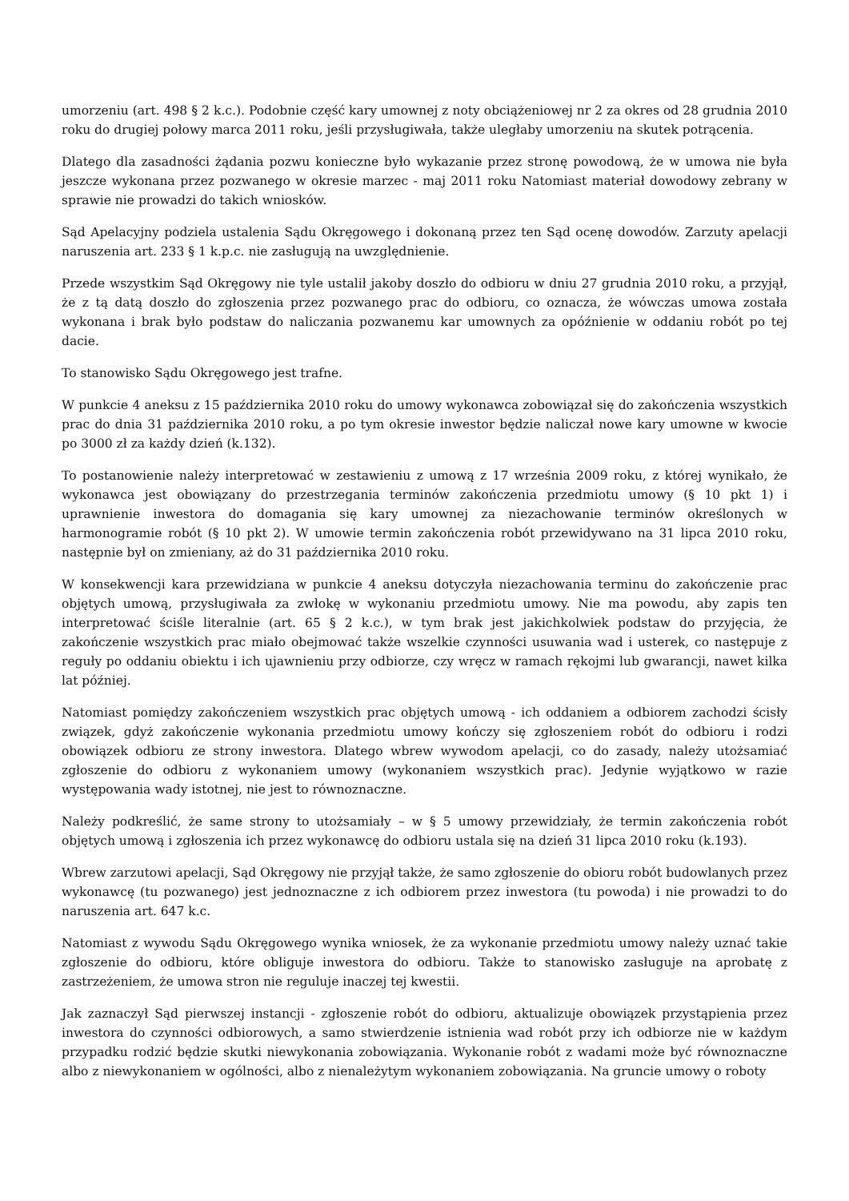umorzeniu (art. 498 § 2 k.c.). Podobnie część kary umownej z noty obciążeniowej nr 2 za okres od 28 grudnia 2010 roku do drugiej połowy marca 2011 roku, jeśli przysługiwała, także uległaby umorzeniu na skutek potrącenia.
Dlatego dla zasadności żądania pozwu konieczne było wykazanie przez stronę powodową, że w umowa nie była jeszcze wykonana przez pozwanego w okresie marzec - maj 2011 roku Natomiast materiał dowodowy zebrany w sprawie nie prowadzi do takich wniosków.
Sąd Apelacyjny podziela ustalenia Sądu Okręgowego i dokonaną przez ten Sąd ocenę dowodów. Zarzuty apelacji naruszenia art. 233 § 1 k.p.c. nie zasługują na uwzględnienie.
Przede wszystkim Sąd Okręgowy nie tyle ustalił jakoby doszło do odbioru w dniu 27 grudnia 2010 roku, a przyjął, że z tą datą doszło do zgłoszenia przez pozwanego prac do odbioru, co oznacza, że wówczas umowa została wykonana i brak było podstaw do naliczania pozwanemu kar umownych za opóźnienie w oddaniu robót po tej dacie.
To stanowisko Sądu Okręgowego jest trafne.
W punkcie 4 aneksu z 15 października 2010 roku do umowy wykonawca zobowiązał się do zakończenia wszystkich prac do dnia 31 października 2010 roku, a po tym okresie inwestor będzie naliczał nowe kary umowne w kwocie po 3000 zł za każdy dzień (k.132).
To postanowienie należy interpretować w zestawieniu z umową z 17 września 2009 roku, z której wynikało, że wykonawca jest obowiązany do przestrzegania terminów zakończenia przedmiotu umowy (§ 10 pkt 1) i uprawnienie inwestora do domagania się kary umownej za niezachowanie terminów określonych w harmonogramie robót (§ 10 pkt 2). W umowie termin zakończenia robót przewidywano na 31 lipca 2010 roku, następnie był on zmieniany, aż do 31 października 2010 roku.
W konsekwencji kara przewidziana w punkcie 4 aneksu dotyczyła niezachowania terminu do zakończenie prac objętych umową, przysługiwała za zwłokę w wykonaniu przedmiotu umowy. Nie ma powodu, aby zapis ten interpretować ściśle literalnie (art. 65 § 2 k.c.), w tym brak jest jakichkolwiek podstaw do przyjęcia, że zakończenie wszystkich prac miało obejmować także wszelkie czynności usuwania wad i usterek, co następuje z reguły po oddaniu obiektu i ich ujawnieniu przy odbiorze, czy wręcz w ramach rękojmi lub gwarancji, nawet kilka lat później.
Natomiast pomiędzy zakończeniem wszystkich prac objętych umową - ich oddaniem a odbiorem zachodzi ścisły związek, gdyż zakończenie wykonania przedmiotu umowy kończy się zgłoszeniem robót do odbioru i rodzi obowiązek odbioru ze strony inwestora. Dlatego wbrew wywodom apelacji, co do zasady, należy utożsamiać zgłoszenie do odbioru z wykonaniem umowy (wykonaniem wszystkich prac). Jedynie wyjątkowo w razie występowania wady istotnej, nie jest to równoznaczne.
Należy podkreślić, że same strony to utożsamiały – w § 5 umowy przewidziały, że termin zakończenia robót objętych umową i zgłoszenia ich przez wykonawcę do odbioru ustala się na dzień 31 lipca 2010 roku (k.193).
Wbrew zarzutowi apelacji, Sąd Okręgowy nie przyjął także, że samo zgłoszenie do obioru robót budowlanych przez wykonawcę (tu pozwanego) jest jednoznaczne z ich odbiorem przez inwestora (tu powoda) i nie prowadzi to do naruszenia art. 647 k.c.
Natomiast z wywodu Sądu Okręgowego wynika wniosek, że za wykonanie przedmiotu umowy należy uznać takie zgłoszenie do odbioru, które obliguje inwestora do odbioru. Także to stanowisko zasługuje na aprobatę z zastrzeżeniem, że umowa stron nie reguluje inaczej tej kwestii.
Jak zaznaczył Sąd pierwszej instancji - zgłoszenie robót do odbioru, aktualizuje obowiązek przystąpienia przez inwestora do czynności odbiorowych, a samo stwierdzenie istnienia wad robót przy ich odbiorze nie w każdym przypadku rodzić będzie skutki niewykonania zobowiązania. Wykonanie robót z wadami może być równoznaczne albo z niewykonaniem w ogólności, albo z nienależytym wykonaniem zobowiązania. Na gruncie umowy o roboty